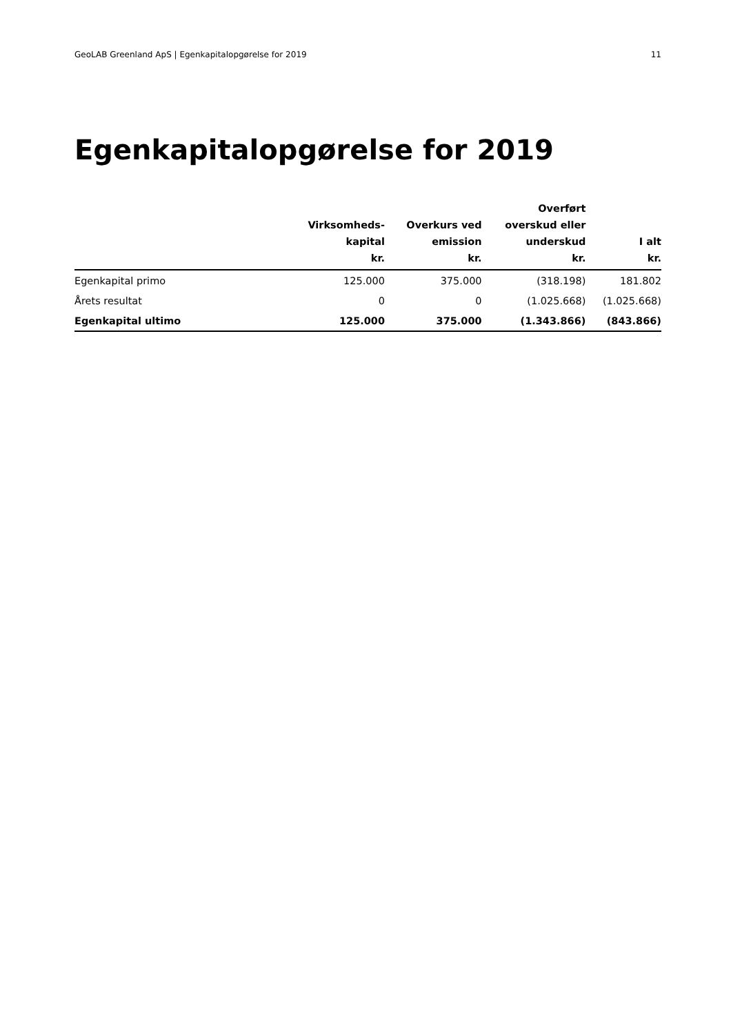GeoLAB Greenland ApS | Egenkapitalopgørelse for 2019 11
Egenkapitalopgørelse for 2019
| | Virksomheds- kapital kr. | Overkurs ved emission kr. | Overført overskud eller underskud kr. | I alt kr. |
| --- | --- | --- | --- | --- |
| Egenkapital primo | 125.000 | 375.000 | (318.198) | 181.802 |
| Årets resultat | 0 | 0 | (1.025.668) | (1.025.668) |
| Egenkapital ultimo | 125.000 | 375.000 | (1.343.866) | (843.866) |